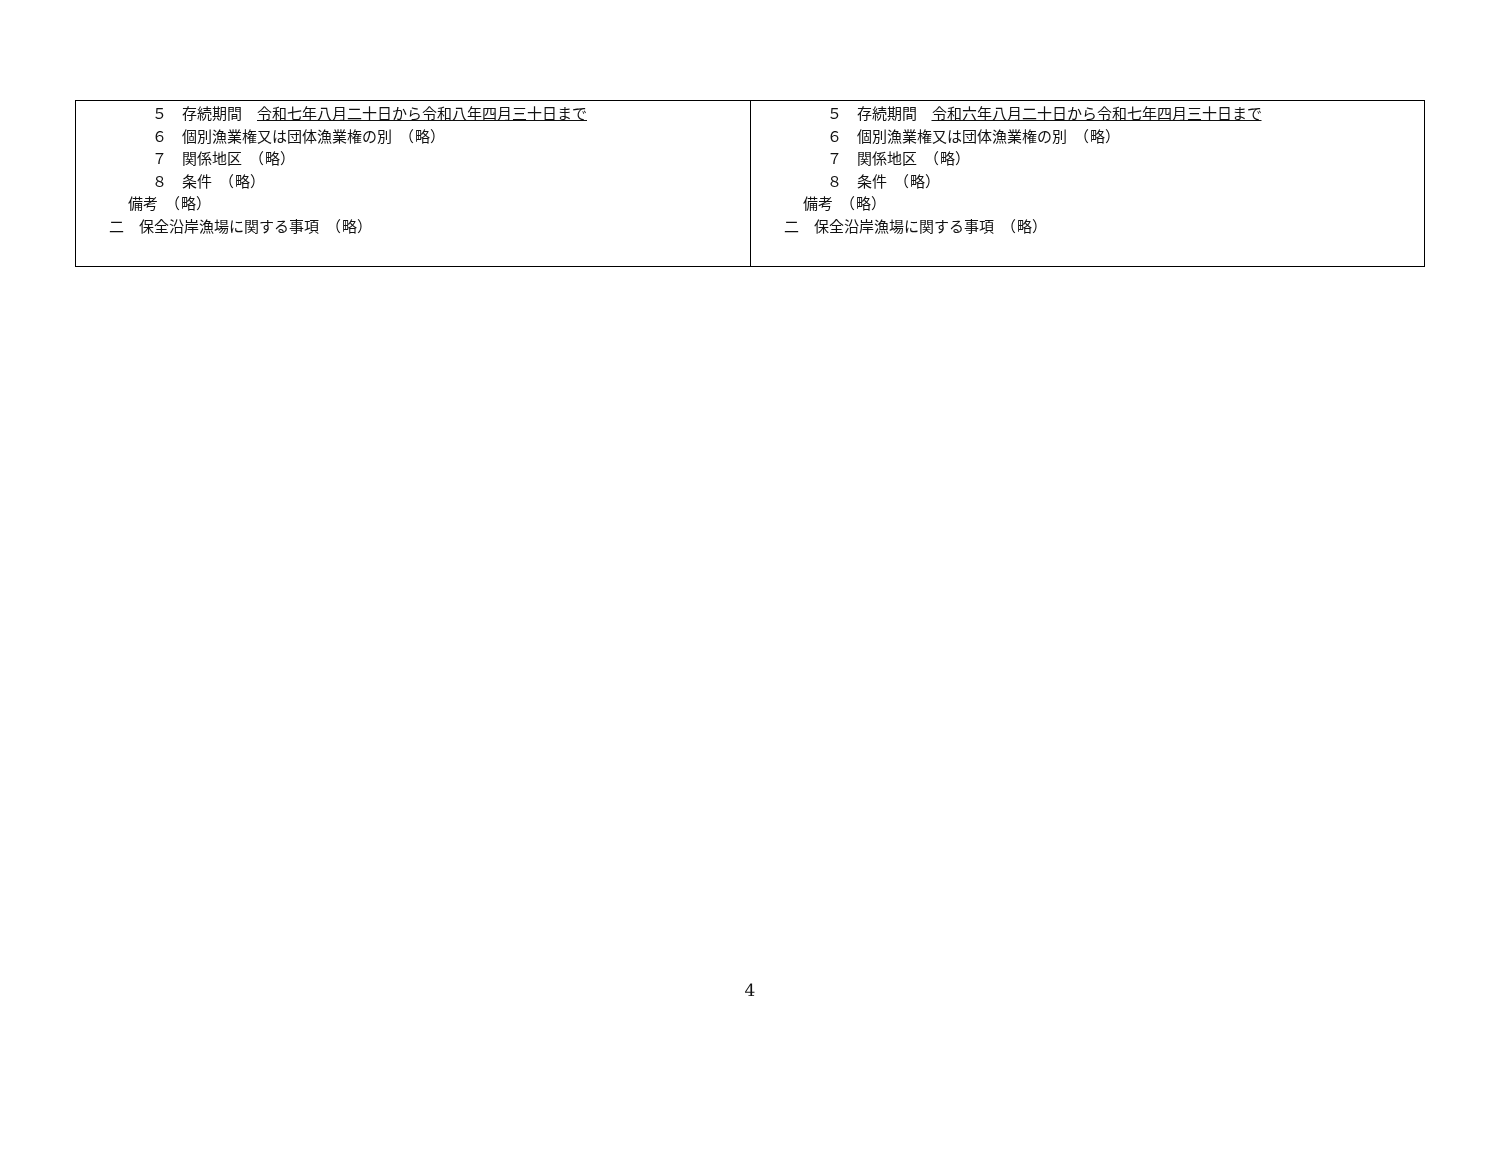| ５ 存続期間 令和七年八月二十日から令和八年四月三十日まで ６ 個別漁業権又は団体漁業権の別 （略） ７ 関係地区 （略） ８ 条件 （略） 備考 （略） 二 保全沿岸漁場に関する事項 （略） | ５ 存続期間 令和六年八月二十日から令和七年四月三十日まで ６ 個別漁業権又は団体漁業権の別 （略） ７ 関係地区 （略） ８ 条件 （略） 備考 （略） 二 保全沿岸漁場に関する事項 （略） |
4